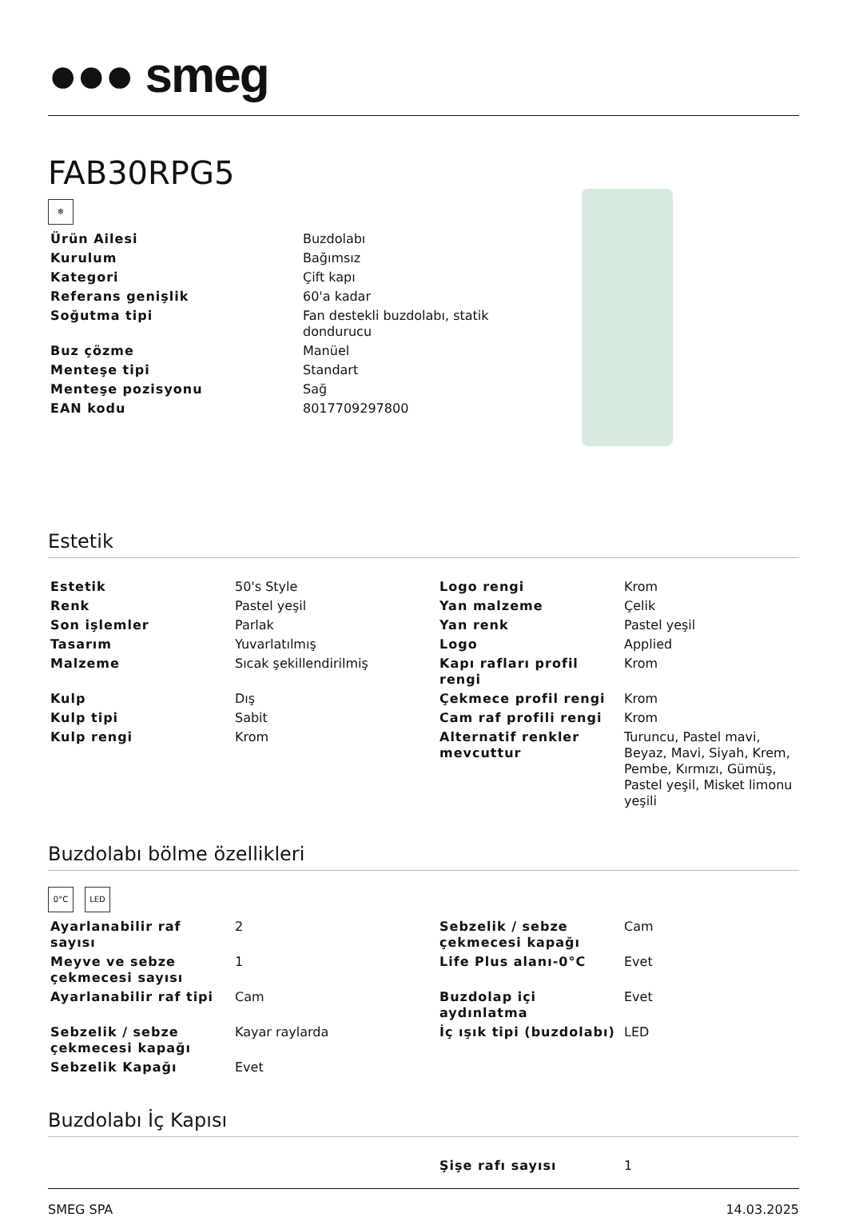●●● smeg
FAB30RPG5
❄
| Ürün Ailesi | Buzdolabı |
| Kurulum | Bağımsız |
| Kategori | Çift kapı |
| Referans genişlik | 60'a kadar |
| Soğutma tipi | Fan destekli buzdolabı, statik dondurucu |
| Buz çözme | Manüel |
| Menteşe tipi | Standart |
| Menteşe pozisyonu | Sağ |
| EAN kodu | 8017709297800 |
Estetik
| Estetik | 50's Style | Logo rengi | Krom |
| Renk | Pastel yeşil | Yan malzeme | Çelik |
| Son işlemler | Parlak | Yan renk | Pastel yeşil |
| Tasarım | Yuvarlatılmış | Logo | Applied |
| Malzeme | Sıcak şekillendirilmiş | Kapı rafları profil rengi | Krom |
| Kulp | Dış | Çekmece profil rengi | Krom |
| Kulp tipi | Sabit | Cam raf profili rengi | Krom |
| Kulp rengi | Krom | Alternatif renkler mevcuttur | Turuncu, Pastel mavi, Beyaz, Mavi, Siyah, Krem, Pembe, Kırmızı, Gümüş, Pastel yeşil, Misket limonu yeşili |
Buzdolabı bölme özellikleri
0°C LED
| Ayarlanabilir raf sayısı | 2 | Sebzelik / sebze çekmecesi kapağı | Cam |
| Meyve ve sebze çekmecesi sayısı | 1 | Life Plus alanı-0°C | Evet |
| Ayarlanabilir raf tipi | Cam | Buzdolap içi aydınlatma | Evet |
| Sebzelik / sebze çekmecesi kapağı | Kayar raylarda | İç ışık tipi (buzdolabı) | LED |
| Sebzelik Kapağı | Evet | | |
Buzdolabı İç Kapısı
| | | Şişe rafı sayısı | 1 |
SMEG SPA 14.03.2025